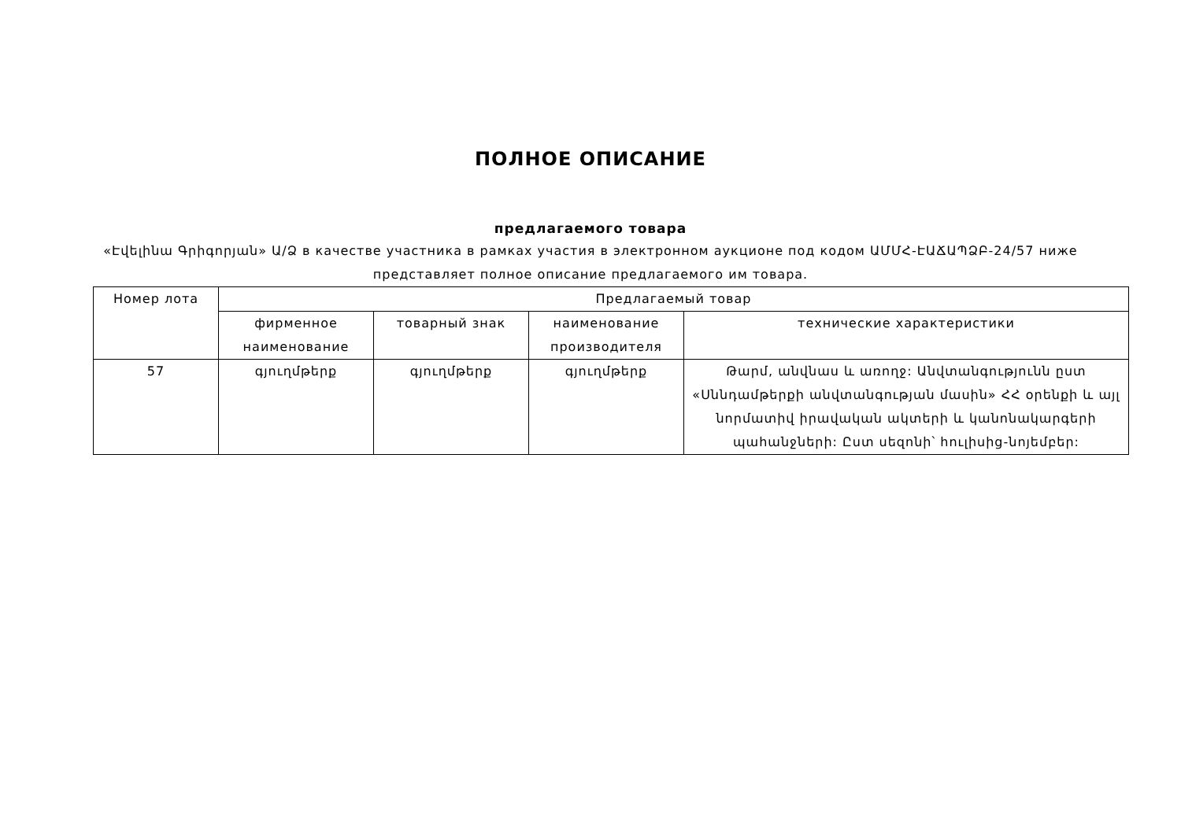ПОЛНОЕ ОПИСАНИЕ
предлагаемого товара
«Էվելինա Գրիգորյան» Ա/Ձ в качестве участника в рамках участия в электронном аукционе под кодом ԱՄՄՀ-ԷԱՃԱՊՁԲ-24/57 ниже представляет полное описание предлагаемого им товара.
| Номер лота | Предлагаемый товар | | | |
| --- | --- | --- | --- | --- |
| | фирменное наименование | товарный знак | наименование производителя | технические характеристики |
| 57 | գյուղմթերք | գյուղմթերք | գյուղմթերք | Թարմ, անվնաս և առողջ: Անվտանգությունն ըստ «Սննդամթերքի անվտանգության մասին» ՀՀ օրենքի և այլ նորմատիվ իրավական ակտերի և կանոնակարգերի պահանջների: Ըստ սեզոնի՝ հուլիսից-նոյեմբեր: |